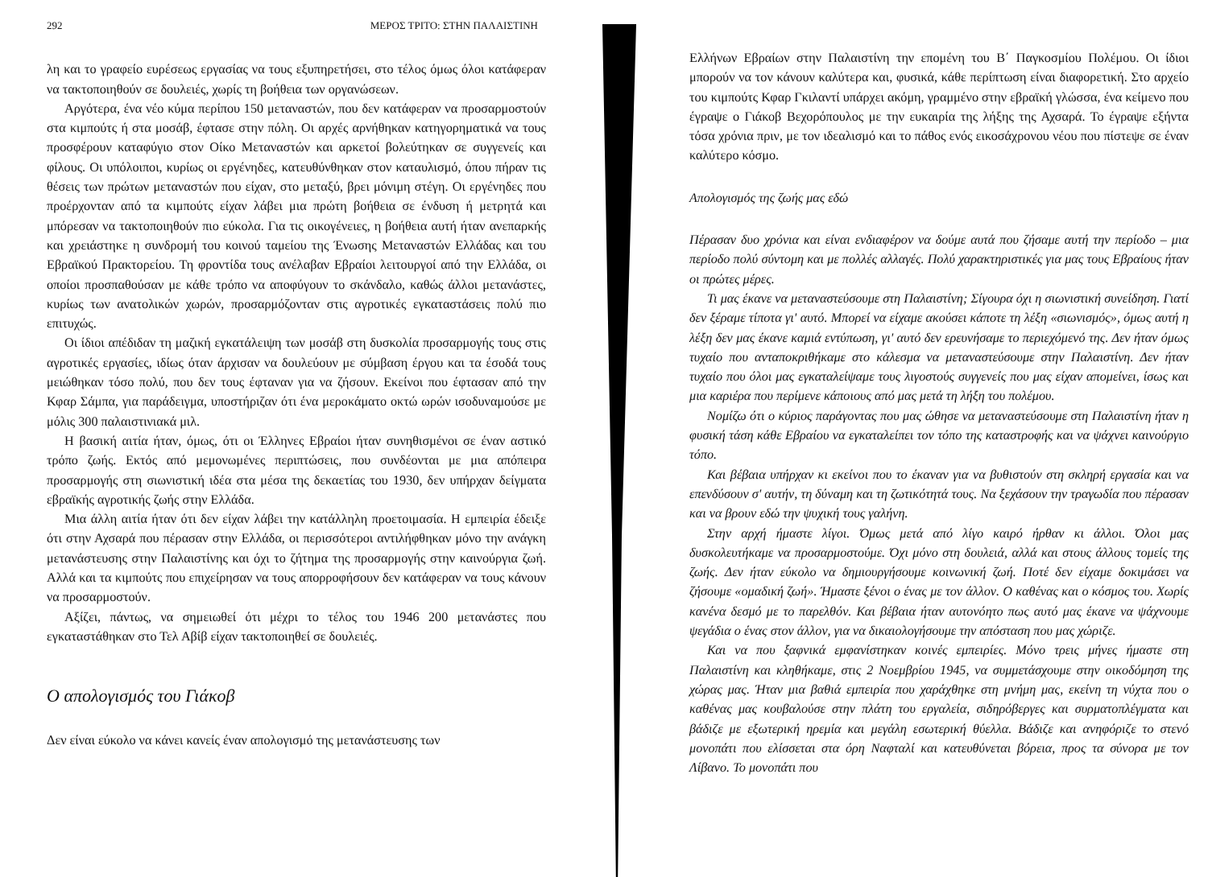292 ΜΕΡΟΣ ΤΡΙΤΟ: ΣΤΗΝ ΠΑΛΑΙΣΤΙΝΗ
λη και το γραφείο ευρέσεως εργασίας να τους εξυπηρετήσει, στο τέλος όμως όλοι κατάφεραν να τακτοποιηθούν σε δουλειές, χωρίς τη βοήθεια των οργανώσεων.
Αργότερα, ένα νέο κύμα περίπου 150 μεταναστών, που δεν κατάφεραν να προσαρμοστούν στα κιμπούτς ή στα μοσάβ, έφτασε στην πόλη. Οι αρχές αρνήθηκαν κατηγορηματικά να τους προσφέρουν καταφύγιο στον Οίκο Μεταναστών και αρκετοί βολεύτηκαν σε συγγενείς και φίλους. Οι υπόλοιποι, κυρίως οι εργένηδες, κατευθύνθηκαν στον καταυλισμό, όπου πήραν τις θέσεις των πρώτων μεταναστών που είχαν, στο μεταξύ, βρει μόνιμη στέγη. Οι εργένηδες που προέρχονταν από τα κιμπούτς είχαν λάβει μια πρώτη βοήθεια σε ένδυση ή μετρητά και μπόρεσαν να τακτοποιηθούν πιο εύκολα. Για τις οικογένειες, η βοήθεια αυτή ήταν ανεπαρκής και χρειάστηκε η συνδρομή του κοινού ταμείου της Ένωσης Μεταναστών Ελλάδας και του Εβραϊκού Πρακτορείου. Τη φροντίδα τους ανέλαβαν Εβραίοι λειτουργοί από την Ελλάδα, οι οποίοι προσπαθούσαν με κάθε τρόπο να αποφύγουν το σκάνδαλο, καθώς άλλοι μετανάστες, κυρίως των ανατολικών χωρών, προσαρμόζονταν στις αγροτικές εγκαταστάσεις πολύ πιο επιτυχώς.
Οι ίδιοι απέδιδαν τη μαζική εγκατάλειψη των μοσάβ στη δυσκολία προσαρμογής τους στις αγροτικές εργασίες, ιδίως όταν άρχισαν να δουλεύουν με σύμβαση έργου και τα έσοδά τους μειώθηκαν τόσο πολύ, που δεν τους έφταναν για να ζήσουν. Εκείνοι που έφτασαν από την Κφαρ Σάμπα, για παράδειγμα, υποστήριζαν ότι ένα μεροκάματο οκτώ ωρών ισοδυναμούσε με μόλις 300 παλαιστινιακά μιλ.
Η βασική αιτία ήταν, όμως, ότι οι Έλληνες Εβραίοι ήταν συνηθισμένοι σε έναν αστικό τρόπο ζωής. Εκτός από μεμονωμένες περιπτώσεις, που συνδέονται με μια απόπειρα προσαρμογής στη σιωνιστική ιδέα στα μέσα της δεκαετίας του 1930, δεν υπήρχαν δείγματα εβραϊκής αγροτικής ζωής στην Ελλάδα.
Μια άλλη αιτία ήταν ότι δεν είχαν λάβει την κατάλληλη προετοιμασία. Η εμπειρία έδειξε ότι στην Αχσαρά που πέρασαν στην Ελλάδα, οι περισσότεροι αντιλήφθηκαν μόνο την ανάγκη μετανάστευσης στην Παλαιστίνης και όχι το ζήτημα της προσαρμογής στην καινούργια ζωή. Αλλά και τα κιμπούτς που επιχείρησαν να τους απορροφήσουν δεν κατάφεραν να τους κάνουν να προσαρμοστούν.
Αξίζει, πάντως, να σημειωθεί ότι μέχρι το τέλος του 1946 200 μετανάστες που εγκαταστάθηκαν στο Τελ Αβίβ είχαν τακτοποιηθεί σε δουλειές.
Ο απολογισμός του Γιάκοβ
Δεν είναι εύκολο να κάνει κανείς έναν απολογισμό της μετανάστευσης των
Ελλήνων Εβραίων στην Παλαιστίνη την επομένη του Β΄ Παγκοσμίου Πολέμου. Οι ίδιοι μπορούν να τον κάνουν καλύτερα και, φυσικά, κάθε περίπτωση είναι διαφορετική. Στο αρχείο του κιμπούτς Κφαρ Γκιλαντί υπάρχει ακόμη, γραμμένο στην εβραϊκή γλώσσα, ένα κείμενο που έγραψε ο Γιάκοβ Βεχορόπουλος με την ευκαιρία της λήξης της Αχσαρά. Το έγραψε εξήντα τόσα χρόνια πριν, με τον ιδεαλισμό και το πάθος ενός εικοσάχρονου νέου που πίστεψε σε έναν καλύτερο κόσμο.
Απολογισμός της ζωής μας εδώ
Πέρασαν δυο χρόνια και είναι ενδιαφέρον να δούμε αυτά που ζήσαμε αυτή την περίοδο – μια περίοδο πολύ σύντομη και με πολλές αλλαγές. Πολύ χαρακτηριστικές για μας τους Εβραίους ήταν οι πρώτες μέρες.
Τι μας έκανε να μεταναστεύσουμε στη Παλαιστίνη; Σίγουρα όχι η σιωνιστική συνείδηση. Γιατί δεν ξέραμε τίποτα γι' αυτό. Μπορεί να είχαμε ακούσει κάποτε τη λέξη «σιωνισμός», όμως αυτή η λέξη δεν μας έκανε καμιά εντύπωση, γι' αυτό δεν ερευνήσαμε το περιεχόμενό της. Δεν ήταν όμως τυχαίο που ανταποκριθήκαμε στο κάλεσμα να μεταναστεύσουμε στην Παλαιστίνη. Δεν ήταν τυχαίο που όλοι μας εγκαταλείψαμε τους λιγοστούς συγγενείς που μας είχαν απομείνει, ίσως και μια καριέρα που περίμενε κάποιους από μας μετά τη λήξη του πολέμου.
Νομίζω ότι ο κύριος παράγοντας που μας ώθησε να μεταναστεύσουμε στη Παλαιστίνη ήταν η φυσική τάση κάθε Εβραίου να εγκαταλείπει τον τόπο της καταστροφής και να ψάχνει καινούργιο τόπο.
Και βέβαια υπήρχαν κι εκείνοι που το έκαναν για να βυθιστούν στη σκληρή εργασία και να επενδύσουν σ' αυτήν, τη δύναμη και τη ζωτικότητά τους. Να ξεχάσουν την τραγωδία που πέρασαν και να βρουν εδώ την ψυχική τους γαλήνη.
Στην αρχή ήμαστε λίγοι. Όμως μετά από λίγο καιρό ήρθαν κι άλλοι. Όλοι μας δυσκολευτήκαμε να προσαρμοστούμε. Όχι μόνο στη δουλειά, αλλά και στους άλλους τομείς της ζωής. Δεν ήταν εύκολο να δημιουργήσουμε κοινωνική ζωή. Ποτέ δεν είχαμε δοκιμάσει να ζήσουμε «ομαδική ζωή». Ήμαστε ξένοι ο ένας με τον άλλον. Ο καθένας και ο κόσμος του. Χωρίς κανένα δεσμό με το παρελθόν. Και βέβαια ήταν αυτονόητο πως αυτό μας έκανε να ψάχνουμε ψεγάδια ο ένας στον άλλον, για να δικαιολογήσουμε την απόσταση που μας χώριζε.
Και να που ξαφνικά εμφανίστηκαν κοινές εμπειρίες. Μόνο τρεις μήνες ήμαστε στη Παλαιστίνη και κληθήκαμε, στις 2 Νοεμβρίου 1945, να συμμετάσχουμε στην οικοδόμηση της χώρας μας. Ήταν μια βαθιά εμπειρία που χαράχθηκε στη μνήμη μας, εκείνη τη νύχτα που ο καθένας μας κουβαλούσε στην πλάτη του εργαλεία, σιδηρόβεργες και συρματοπλέγματα και βάδιζε με εξωτερική ηρεμία και μεγάλη εσωτερική θύελλα. Βάδιζε και ανηφόριζε το στενό μονοπάτι που ελίσσεται στα όρη Ναφταλί και κατευθύνεται βόρεια, προς τα σύνορα με τον Λίβανο. Το μονοπάτι που